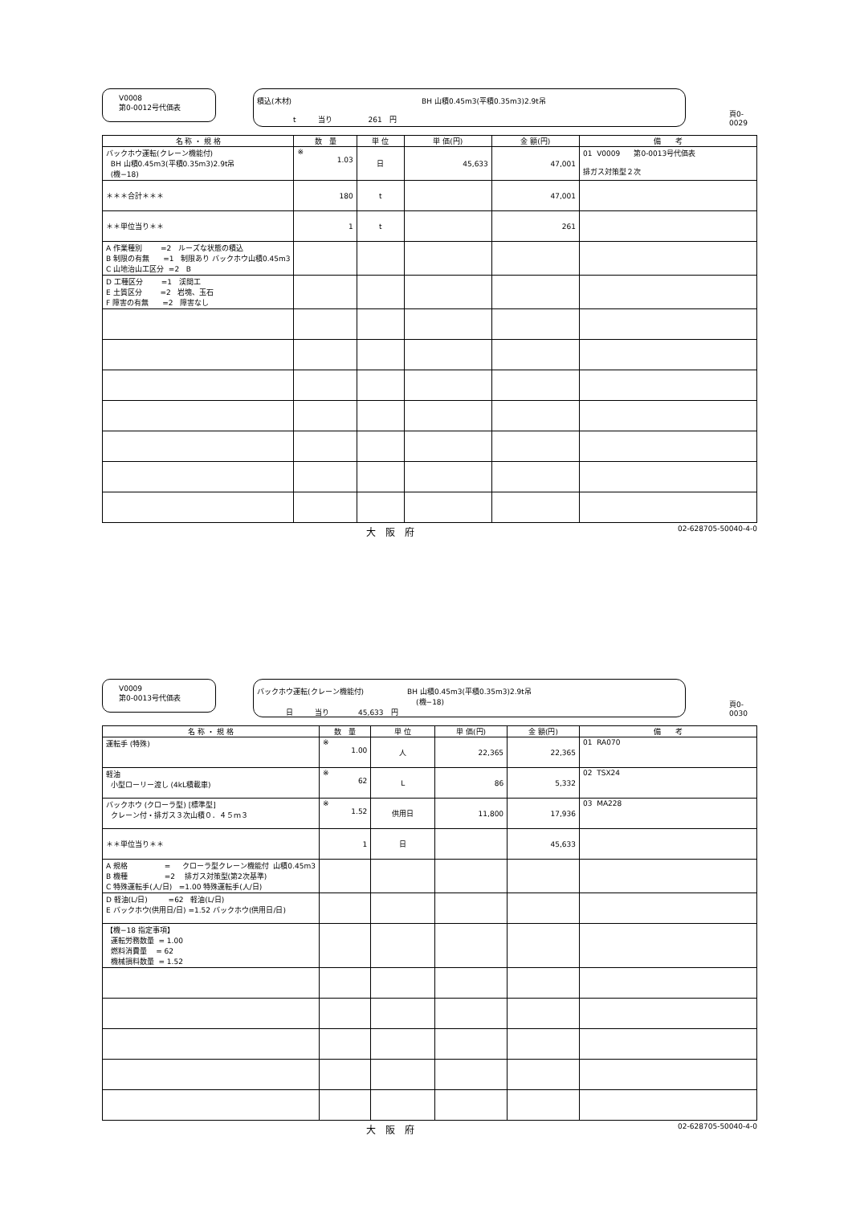V0008
第0-0012号代価表
積込(木材)　　　　　　　　　　　　　　　　　　BH 山積0.45m3(平積0.35m3)2.9t吊
　　　　　t　　　当り　　　　　261　円
頁0-0029
| 名 称 ・ 規 格 | 数 量 | 単 位 | 単 価(円) | 金 額(円) | 備 考 |
| --- | --- | --- | --- | --- | --- |
| バックホウ運転(クレーン機能付) BH 山積0.45m3(平積0.35m3)2.9t吊 (機−18) | ※ 1.03 | 日 | 45,633 | 47,001 | 01 V0009 第0-0013号代価表 排ガス対策型２次 |
| ＊＊＊合計＊＊＊ | 180 | t | | 47,001 | |
| ＊＊単位当り＊＊ | 1 | t | | 261 | |
| A 作業種別 =2 ルーズな状態の積込 B 制限の有無 =1 制限あり バックホウ山積0.45m3 C 山地治山工区分 =2 B | | | | | |
| D 工種区分 =1 渓間工 E 土質区分 =2 岩塊、玉石 F 障害の有無 =2 障害なし | | | | | |
大　阪　府 02-628705-50040-4-0
V0009
第0-0013号代価表
バックホウ運転(クレーン機能付)　　　　　　BH 山積0.45m3(平積0.35m3)2.9t吊
　　　　　　　　　　　　　　　　　　　　　　(機−18)
　　　　日　　　当り　　　　45,633　円
頁0-0030
| 名 称 ・ 規 格 | 数 量 | 単 位 | 単 価(円) | 金 額(円) | 備 考 |
| --- | --- | --- | --- | --- | --- |
| 運転手 (特殊) | ※ 1.00 | 人 | 22,365 | 22,365 | 01 RA070 |
| 軽油 小型ローリー渡し (4kL積載車) | ※ 62 | L | 86 | 5,332 | 02 TSX24 |
| バックホウ (クローラ型) [標準型] クレーン付・排ガス３次山積０．４５ｍ３ | ※ 1.52 | 供用日 | 11,800 | 17,936 | 03 MA228 |
| ＊＊単位当り＊＊ | 1 | 日 | | 45,633 | |
| A 規格 = クローラ型クレーン機能付 山積0.45m3 B 機種 =2 排ガス対策型(第2次基準) C 特殊運転手(人/日) =1.00 特殊運転手(人/日) | | | | | |
| D 軽油(L/日) =62 軽油(L/日) E バックホウ(供用日/日) =1.52 バックホウ(供用日/日) | | | | | |
| 【機−18 指定事項】 運転労務数量 = 1.00 燃料消費量 = 62 機械損料数量 = 1.52 | | | | | |
大　阪　府 02-628705-50040-4-0